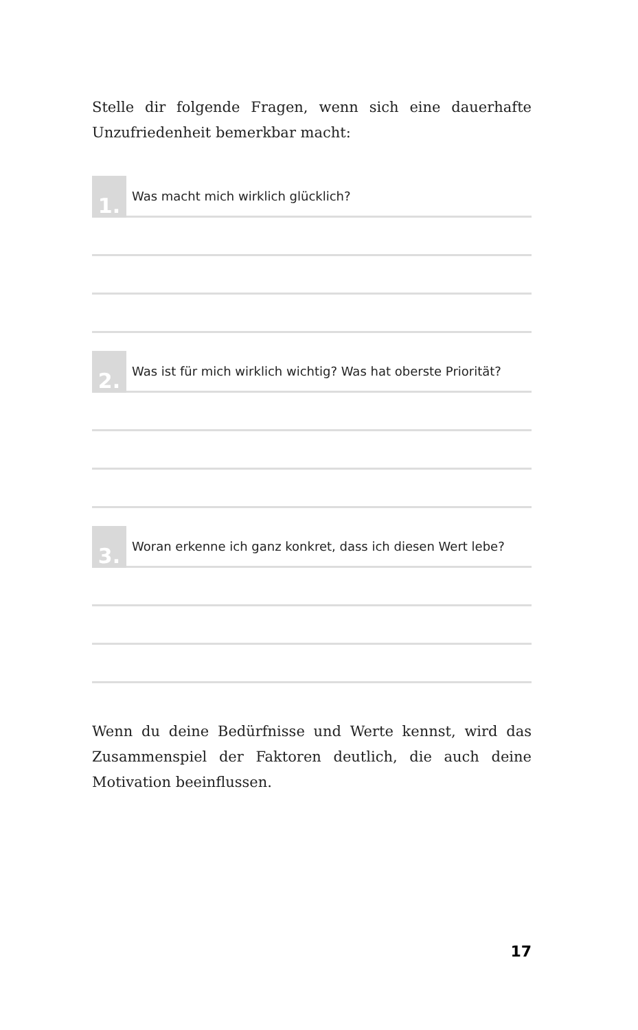Stelle dir folgende Fragen, wenn sich eine dauerhafte Unzufriedenheit bemerkbar macht:
1.
Was macht mich wirklich glücklich?
2.
Was ist für mich wirklich wichtig? Was hat oberste Priorität?
3.
Woran erkenne ich ganz konkret, dass ich diesen Wert lebe?
Wenn du deine Bedürfnisse und Werte kennst, wird das Zusammenspiel der Faktoren deutlich, die auch deine Motivation beeinflussen.
17